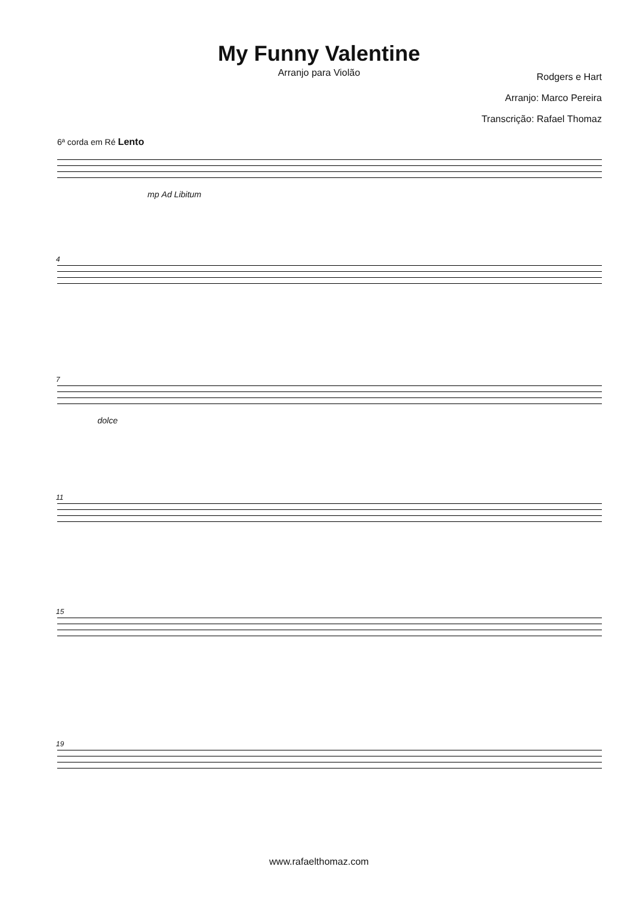My Funny Valentine
Arranjo para Violão
Rodgers e Hart
Arranjo: Marco Pereira
Transcrição: Rafael Thomaz
6ª corda em Ré Lento
mp Ad Libitum
4
7
dolce
11
15
19
www.rafaelthomaz.com